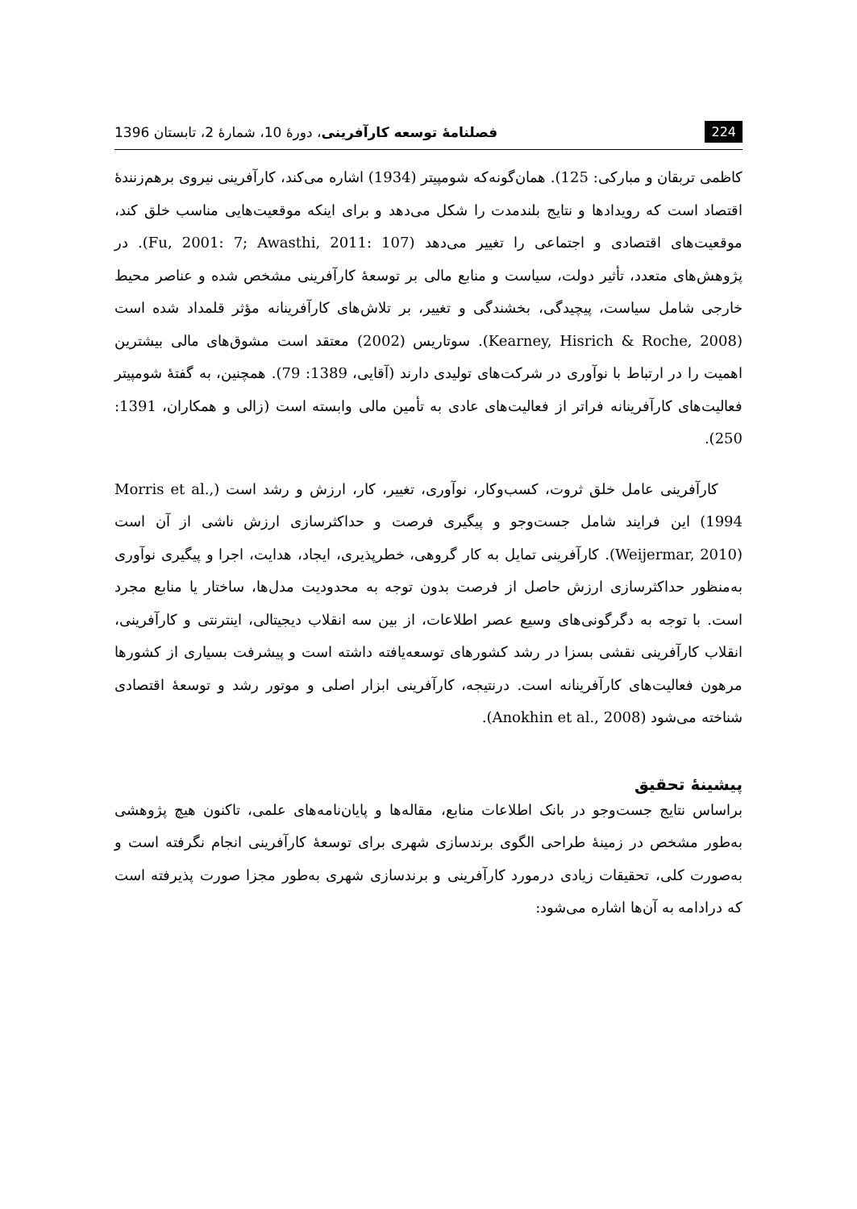224 فصلنامهٔ توسعه کارآفرینی، دورهٔ 10، شمارهٔ 2، تابستان 1396
کاظمی تربقان و مبارکی: 125). همان‌گونه‌که شومپیتر (1934) اشاره می‌کند، کارآفرینی نیروی برهم‌زنندهٔ اقتصاد است که رویدادها و نتایج بلندمدت را شکل می‌دهد و برای اینکه موقعیت‌هایی مناسب خلق کند، موقعیت‌های اقتصادی و اجتماعی را تغییر می‌دهد (Fu, 2001: 7; Awasthi, 2011: 107). در پژوهش‌های متعدد، تأثیر دولت، سیاست و منابع مالی بر توسعهٔ کارآفرینی مشخص شده و عناصر محیط خارجی شامل سیاست، پیچیدگی، بخشندگی و تغییر، بر تلاش‌های کارآفرینانه مؤثر قلمداد شده است (Kearney, Hisrich & Roche, 2008). سوتاریس (2002) معتقد است مشوق‌های مالی بیشترین اهمیت را در ارتباط با نوآوری در شرکت‌های تولیدی دارند (آقایی، 1389: 79). همچنین، به گفتهٔ شومپیتر فعالیت‌های کارآفرینانه فراتر از فعالیت‌های عادی به تأمین مالی وابسته است (زالی و همکاران، 1391: 250).
کارآفرینی عامل خلق ثروت، کسب‌وکار، نوآوری، تغییر، کار، ارزش و رشد است (Morris et al., 1994) این فرایند شامل جست‌وجو و پیگیری فرصت و حداکثرسازی ارزش ناشی از آن است (Weijermar, 2010). کارآفرینی تمایل به کار گروهی، خطرپذیری، ایجاد، هدایت، اجرا و پیگیری نوآوری به‌منظور حداکثرسازی ارزش حاصل از فرصت بدون توجه به محدودیت مدل‌ها، ساختار یا منابع مجرد است. با توجه به دگرگونی‌های وسیع عصر اطلاعات، از بین سه انقلاب دیجیتالی، اینترنتی و کارآفرینی، انقلاب کارآفرینی نقشی بسزا در رشد کشورهای توسعه‌یافته داشته است و پیشرفت بسیاری از کشورها مرهون فعالیت‌های کارآفرینانه است. درنتیجه، کارآفرینی ابزار اصلی و موتور رشد و توسعهٔ اقتصادی شناخته می‌شود (Anokhin et al., 2008).
پیشینهٔ تحقیق
براساس نتایج جست‌وجو در بانک اطلاعات منابع، مقاله‌ها و پایان‌نامه‌های علمی، تاکنون هیچ پژوهشی به‌طور مشخص در زمینهٔ طراحی الگوی برندسازی شهری برای توسعهٔ کارآفرینی انجام نگرفته است و به‌صورت کلی، تحقیقات زیادی درمورد کارآفرینی و برندسازی شهری به‌طور مجزا صورت پذیرفته است که درادامه به آن‌ها اشاره می‌شود: